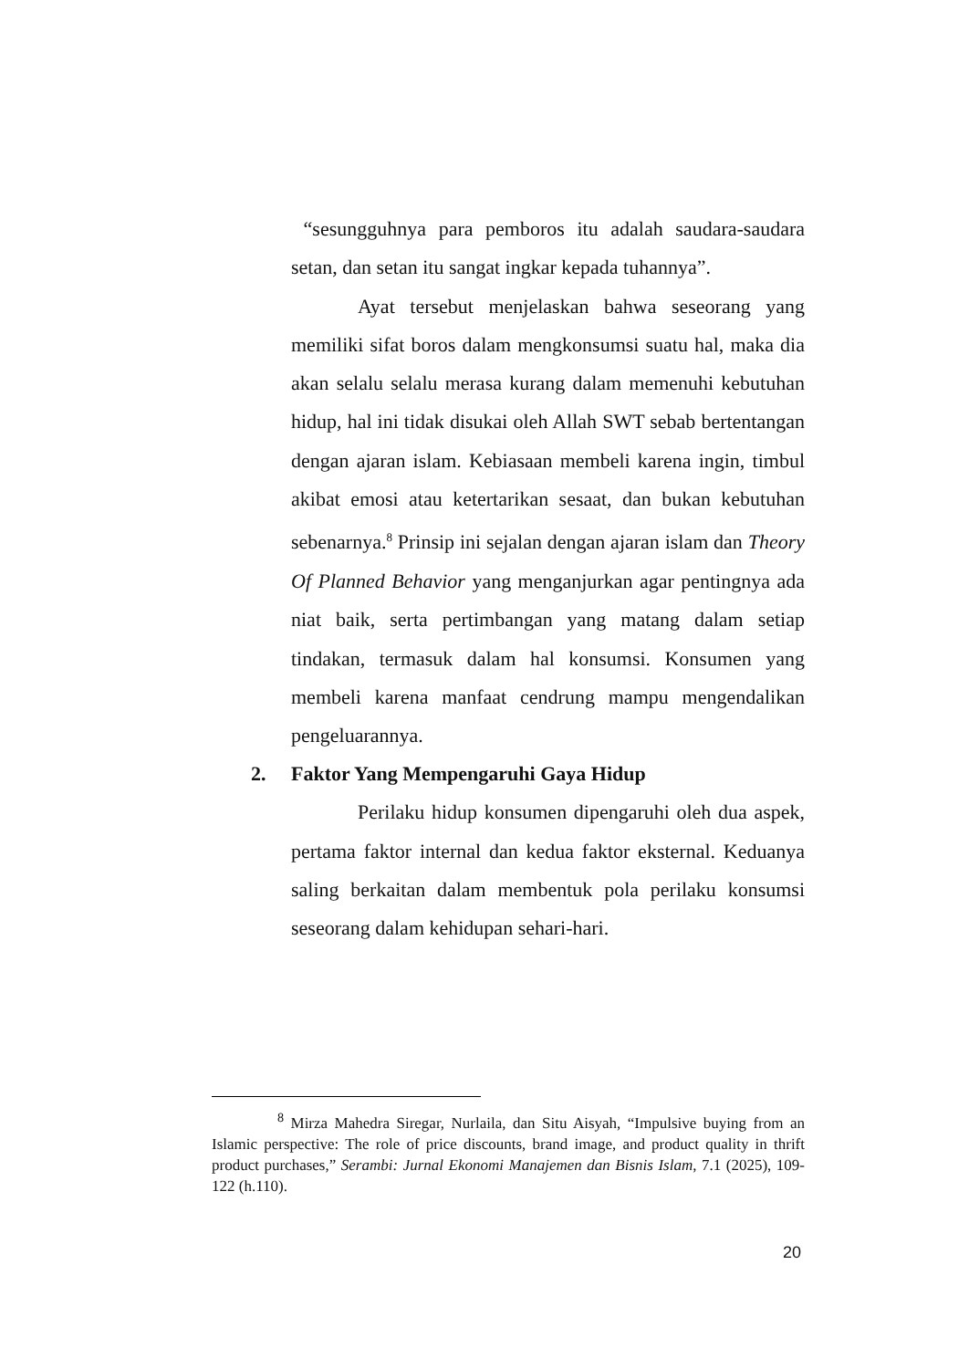“sesungguhnya para pemboros itu adalah saudara-saudara setan, dan setan itu sangat ingkar kepada tuhannya”.
Ayat tersebut menjelaskan bahwa seseorang yang memiliki sifat boros dalam mengkonsumsi suatu hal, maka dia akan selalu selalu merasa kurang dalam memenuhi kebutuhan hidup, hal ini tidak disukai oleh Allah SWT sebab bertentangan dengan ajaran islam. Kebiasaan membeli karena ingin, timbul akibat emosi atau ketertarikan sesaat, dan bukan kebutuhan sebenarnya.<sup>8</sup> Prinsip ini sejalan dengan ajaran islam dan Theory Of Planned Behavior yang menganjurkan agar pentingnya ada niat baik, serta pertimbangan yang matang dalam setiap tindakan, termasuk dalam hal konsumsi. Konsumen yang membeli karena manfaat cendrung mampu mengendalikan pengeluarannya.
2. Faktor Yang Mempengaruhi Gaya Hidup
Perilaku hidup konsumen dipengaruhi oleh dua aspek, pertama faktor internal dan kedua faktor eksternal. Keduanya saling berkaitan dalam membentuk pola perilaku konsumsi seseorang dalam kehidupan sehari-hari.
<sup>8</sup> Mirza Mahedra Siregar, Nurlaila, dan Situ Aisyah, “Impulsive buying from an Islamic perspective: The role of price discounts, brand image, and product quality in thrift product purchases,” Serambi: Jurnal Ekonomi Manajemen dan Bisnis Islam, 7.1 (2025), 109-122 (h.110).
20